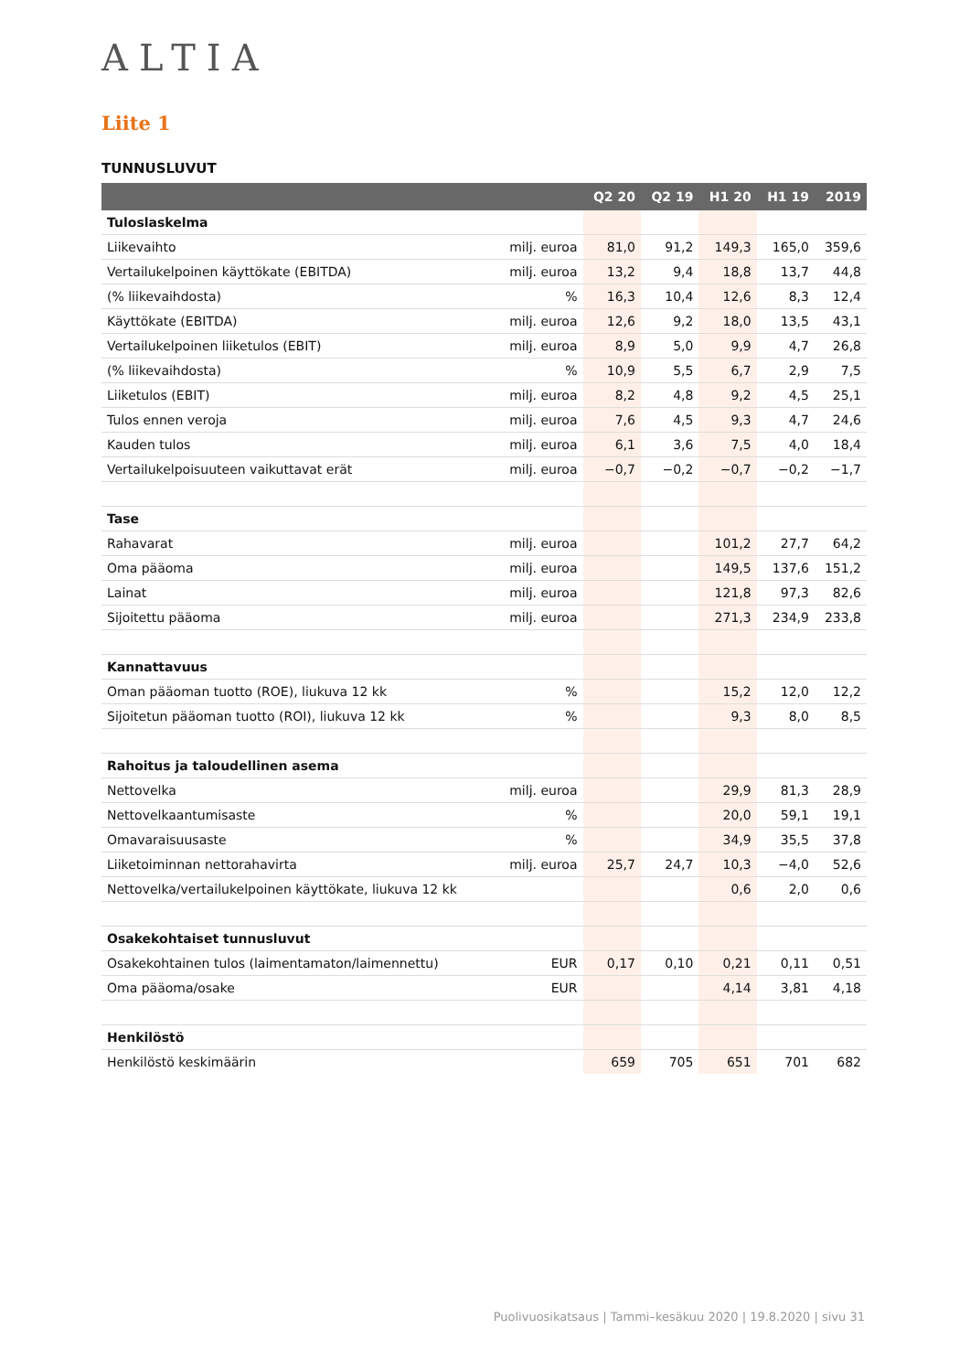ALTIA
Liite 1
TUNNUSLUVUT
| | | Q2 20 | Q2 19 | H1 20 | H1 19 | 2019 |
| --- | --- | --- | --- | --- | --- | --- |
| Tuloslaskelma | | | | | | |
| Liikevaihto | milj. euroa | 81,0 | 91,2 | 149,3 | 165,0 | 359,6 |
| Vertailukelpoinen käyttökate (EBITDA) | milj. euroa | 13,2 | 9,4 | 18,8 | 13,7 | 44,8 |
| (% liikevaihdosta) | % | 16,3 | 10,4 | 12,6 | 8,3 | 12,4 |
| Käyttökate (EBITDA) | milj. euroa | 12,6 | 9,2 | 18,0 | 13,5 | 43,1 |
| Vertailukelpoinen liiketulos (EBIT) | milj. euroa | 8,9 | 5,0 | 9,9 | 4,7 | 26,8 |
| (% liikevaihdosta) | % | 10,9 | 5,5 | 6,7 | 2,9 | 7,5 |
| Liiketulos (EBIT) | milj. euroa | 8,2 | 4,8 | 9,2 | 4,5 | 25,1 |
| Tulos ennen veroja | milj. euroa | 7,6 | 4,5 | 9,3 | 4,7 | 24,6 |
| Kauden tulos | milj. euroa | 6,1 | 3,6 | 7,5 | 4,0 | 18,4 |
| Vertailukelpoisuuteen vaikuttavat erät | milj. euroa | −0,7 | −0,2 | −0,7 | −0,2 | −1,7 |
| Tase | | | | | | |
| Rahavarat | milj. euroa | | | 101,2 | 27,7 | 64,2 |
| Oma pääoma | milj. euroa | | | 149,5 | 137,6 | 151,2 |
| Lainat | milj. euroa | | | 121,8 | 97,3 | 82,6 |
| Sijoitettu pääoma | milj. euroa | | | 271,3 | 234,9 | 233,8 |
| Kannattavuus | | | | | | |
| Oman pääoman tuotto (ROE), liukuva 12 kk | % | | | 15,2 | 12,0 | 12,2 |
| Sijoitetun pääoman tuotto (ROI), liukuva 12 kk | % | | | 9,3 | 8,0 | 8,5 |
| Rahoitus ja taloudellinen asema | | | | | | |
| Nettovelka | milj. euroa | | | 29,9 | 81,3 | 28,9 |
| Nettovelkaantumisaste | % | | | 20,0 | 59,1 | 19,1 |
| Omavaraisuusaste | % | | | 34,9 | 35,5 | 37,8 |
| Liiketoiminnan nettorahavirta | milj. euroa | 25,7 | 24,7 | 10,3 | −4,0 | 52,6 |
| Nettovelka/vertailukelpoinen käyttökate, liukuva 12 kk | | | | 0,6 | 2,0 | 0,6 |
| Osakekohtaiset tunnusluvut | | | | | | |
| Osakekohtainen tulos (laimentamaton/laimennettu) | EUR | 0,17 | 0,10 | 0,21 | 0,11 | 0,51 |
| Oma pääoma/osake | EUR | | | 4,14 | 3,81 | 4,18 |
| Henkilöstö | | | | | | |
| Henkilöstö keskimäärin | | 659 | 705 | 651 | 701 | 682 |
Puolivuosikatsaus | Tammi–kesäkuu 2020 | 19.8.2020 | sivu 31